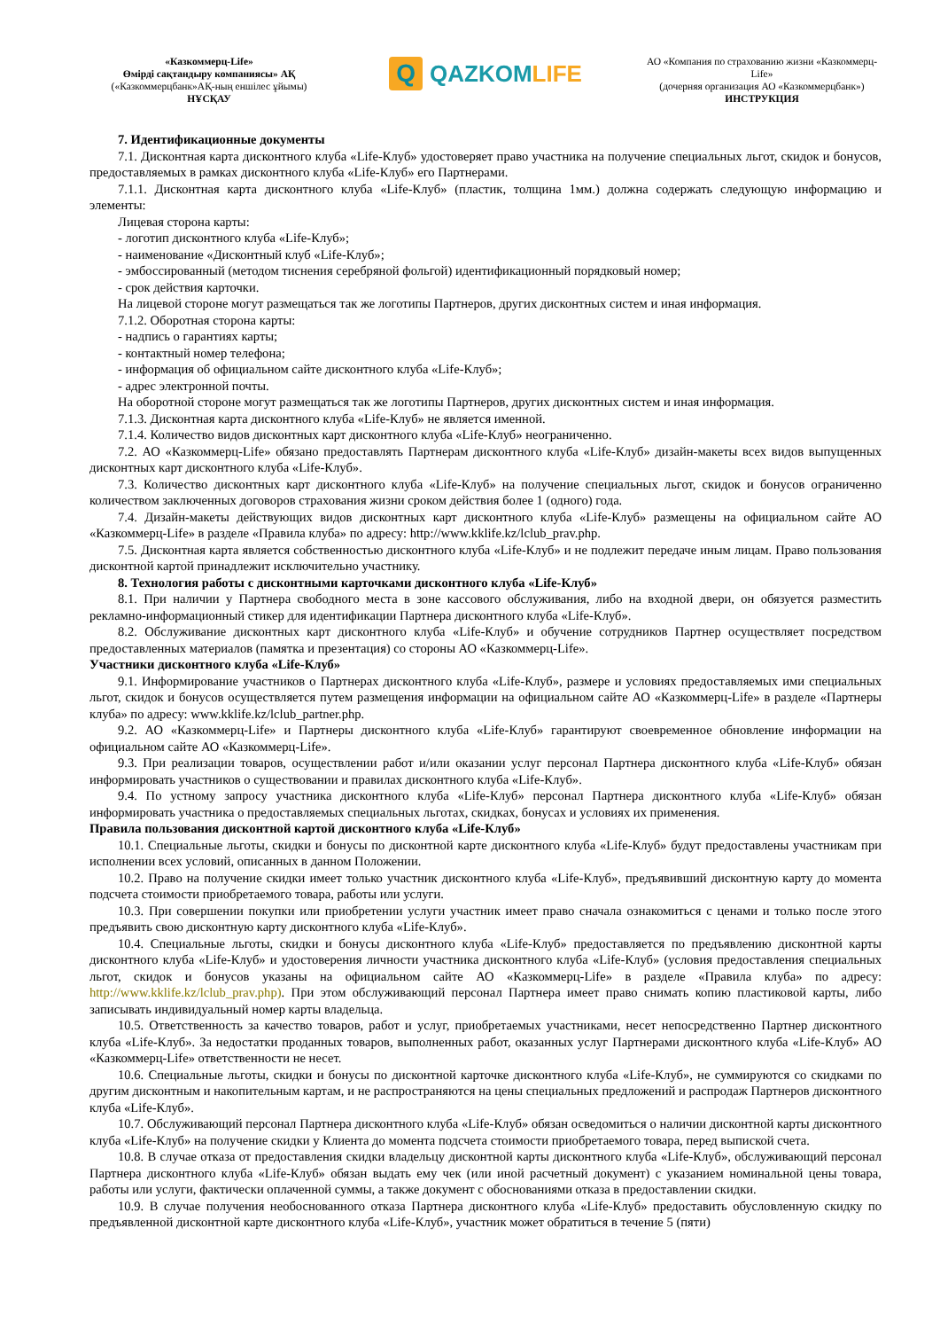«Казкоммерц-Life»
Өмірді сақтандыру компаниясы» АҚ
(«Казкоммерцбанк»АҚ-ның еншілес ұйымы)
НҰСҚАУ
Q
QAZKOMLIFE
АО «Компания по страхованию жизни «Казкоммерц-Life»
(дочерняя организация АО «Казкоммерцбанк»)
ИНСТРУКЦИЯ
7. Идентификационные документы
7.1. Дисконтная карта дисконтного клуба «Life-Клуб» удостоверяет право участника на получение специальных льгот, скидок и бонусов, предоставляемых в рамках дисконтного клуба «Life-Клуб» его Партнерами.
7.1.1. Дисконтная карта дисконтного клуба «Life-Клуб» (пластик, толщина 1мм.) должна содержать следующую информацию и элементы:
Лицевая сторона карты:
- логотип дисконтного клуба «Life-Клуб»;
- наименование «Дисконтный клуб «Life-Клуб»;
- эмбоссированный (методом тиснения серебряной фольгой) идентификационный порядковый номер;
- срок действия карточки.
На лицевой стороне могут размещаться так же логотипы Партнеров, других дисконтных систем и иная информация.
7.1.2. Оборотная сторона карты:
- надпись о гарантиях карты;
- контактный номер телефона;
- информация об официальном сайте дисконтного клуба «Life-Клуб»;
- адрес электронной почты.
На оборотной стороне могут размещаться так же логотипы Партнеров, других дисконтных систем и иная информация.
7.1.3. Дисконтная карта дисконтного клуба «Life-Клуб» не является именной.
7.1.4. Количество видов дисконтных карт дисконтного клуба «Life-Клуб» неограниченно.
7.2. АО «Казкоммерц-Life» обязано предоставлять Партнерам дисконтного клуба «Life-Клуб» дизайн-макеты всех видов выпущенных дисконтных карт дисконтного клуба «Life-Клуб».
7.3. Количество дисконтных карт дисконтного клуба «Life-Клуб» на получение специальных льгот, скидок и бонусов ограниченно количеством заключенных договоров страхования жизни сроком действия более 1 (одного) года.
7.4. Дизайн-макеты действующих видов дисконтных карт дисконтного клуба «Life-Клуб» размещены на официальном сайте АО «Казкоммерц-Life» в разделе «Правила клуба» по адресу: http://www.kklife.kz/lclub_prav.php.
7.5. Дисконтная карта является собственностью дисконтного клуба «Life-Клуб» и не подлежит передаче иным лицам. Право пользования дисконтной картой принадлежит исключительно участнику.
8. Технология работы с дисконтными карточками дисконтного клуба «Life-Клуб»
8.1. При наличии у Партнера свободного места в зоне кассового обслуживания, либо на входной двери, он обязуется разместить рекламно-информационный стикер для идентификации Партнера дисконтного клуба «Life-Клуб».
8.2. Обслуживание дисконтных карт дисконтного клуба «Life-Клуб» и обучение сотрудников Партнер осуществляет посредством предоставленных материалов (памятка и презентация) со стороны АО «Казкоммерц-Life».
Участники дисконтного клуба «Life-Клуб»
9.1. Информирование участников о Партнерах дисконтного клуба «Life-Клуб», размере и условиях предоставляемых ими специальных льгот, скидок и бонусов осуществляется путем размещения информации на официальном сайте АО «Казкоммерц-Life» в разделе «Партнеры клуба» по адресу: www.kklife.kz/lclub_partner.php.
9.2. АО «Казкоммерц-Life» и Партнеры дисконтного клуба «Life-Клуб» гарантируют своевременное обновление информации на официальном сайте АО «Казкоммерц-Life».
9.3. При реализации товаров, осуществлении работ и/или оказании услуг персонал Партнера дисконтного клуба «Life-Клуб» обязан информировать участников о существовании и правилах дисконтного клуба «Life-Клуб».
9.4. По устному запросу участника дисконтного клуба «Life-Клуб» персонал Партнера дисконтного клуба «Life-Клуб» обязан информировать участника о предоставляемых специальных льготах, скидках, бонусах и условиях их применения.
Правила пользования дисконтной картой дисконтного клуба «Life-Клуб»
10.1. Специальные льготы, скидки и бонусы по дисконтной карте дисконтного клуба «Life-Клуб» будут предоставлены участникам при исполнении всех условий, описанных в данном Положении.
10.2. Право на получение скидки имеет только участник дисконтного клуба «Life-Клуб», предъявивший дисконтную карту до момента подсчета стоимости приобретаемого товара, работы или услуги.
10.3. При совершении покупки или приобретении услуги участник имеет право сначала ознакомиться с ценами и только после этого предъявить свою дисконтную карту дисконтного клуба «Life-Клуб».
10.4. Специальные льготы, скидки и бонусы дисконтного клуба «Life-Клуб» предоставляется по предъявлению дисконтной карты дисконтного клуба «Life-Клуб» и удостоверения личности участника дисконтного клуба «Life-Клуб» (условия предоставления специальных льгот, скидок и бонусов указаны на официальном сайте АО «Казкоммерц-Life» в разделе «Правила клуба» по адресу: http://www.kklife.kz/lclub_prav.php). При этом обслуживающий персонал Партнера имеет право снимать копию пластиковой карты, либо записывать индивидуальный номер карты владельца.
10.5. Ответственность за качество товаров, работ и услуг, приобретаемых участниками, несет непосредственно Партнер дисконтного клуба «Life-Клуб». За недостатки проданных товаров, выполненных работ, оказанных услуг Партнерами дисконтного клуба «Life-Клуб» АО «Казкоммерц-Life» ответственности не несет.
10.6. Специальные льготы, скидки и бонусы по дисконтной карточке дисконтного клуба «Life-Клуб», не суммируются со скидками по другим дисконтным и накопительным картам, и не распространяются на цены специальных предложений и распродаж Партнеров дисконтного клуба «Life-Клуб».
10.7. Обслуживающий персонал Партнера дисконтного клуба «Life-Клуб» обязан осведомиться о наличии дисконтной карты дисконтного клуба «Life-Клуб» на получение скидки у Клиента до момента подсчета стоимости приобретаемого товара, перед выпиской счета.
10.8. В случае отказа от предоставления скидки владельцу дисконтной карты дисконтного клуба «Life-Клуб», обслуживающий персонал Партнера дисконтного клуба «Life-Клуб» обязан выдать ему чек (или иной расчетный документ) с указанием номинальной цены товара, работы или услуги, фактически оплаченной суммы, а также документ с обоснованиями отказа в предоставлении скидки.
10.9. В случае получения необоснованного отказа Партнера дисконтного клуба «Life-Клуб» предоставить обусловленную скидку по предъявленной дисконтной карте дисконтного клуба «Life-Клуб», участник может обратиться в течение 5 (пяти)